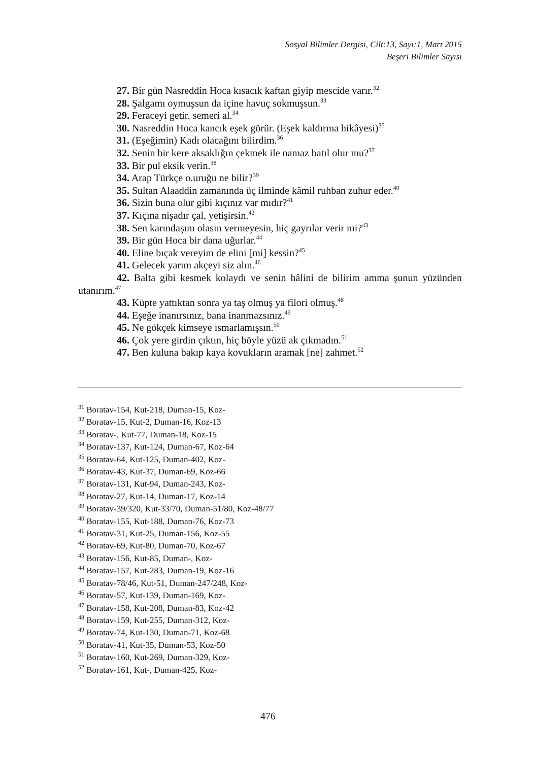Sosyal Bilimler Dergisi, Cilt:13, Sayı:1, Mart 2015
Beşeri Bilimler Sayısı
27. Bir gün Nasreddin Hoca kısacık kaftan giyip mescide varır.<sup>32</sup>
28. Şalgamı oymuşsun da içine havuç sokmuşsun.<sup>33</sup>
29. Feraceyi getir, semeri al.<sup>34</sup>
30. Nasreddin Hoca kancık eşek görür. (Eşek kaldırma hikâyesi)<sup>35</sup>
31. (Eşeğimin) Kadı olacağını bilirdim.<sup>36</sup>
32. Senin bir kere aksaklığın çekmek ile namaz batıl olur mu?<sup>37</sup>
33. Bir pul eksik verin.<sup>38</sup>
34. Arap Türkçe o.uruğu ne bilir?<sup>39</sup>
35. Sultan Alaaddin zamanında üç ilminde kâmil ruhban zuhur eder.<sup>40</sup>
36. Sizin buna olur gibi kıçınız var mıdır?<sup>41</sup>
37. Kıçına nişadır çal, yetişirsin.<sup>42</sup>
38. Sen karındaşım olasın vermeyesin, hiç gayrılar verir mi?<sup>43</sup>
39. Bir gün Hoca bir dana uğurlar.<sup>44</sup>
40. Eline bıçak vereyim de elini [mi] kessin?<sup>45</sup>
41. Gelecek yarım akçeyi siz alın.<sup>46</sup>
42. Balta gibi kesmek kolaydı ve senin hâlini de bilirim amma şunun yüzünden utanırım.<sup>47</sup>
43. Küpte yattıktan sonra ya taş olmuş ya filori olmuş.<sup>48</sup>
44. Eşeğe inanırsınız, bana inanmazsınız.<sup>49</sup>
45. Ne gökçek kimseye ısmarlamışsın.<sup>50</sup>
46. Çok yere girdin çıktın, hiç böyle yüzü ak çıkmadın.<sup>51</sup>
47. Ben kuluna bakıp kaya kovukların aramak [ne] zahmet.<sup>52</sup>
<sup>31</sup> Boratav-154, Kut-218, Duman-15, Koz-
<sup>32</sup> Boratav-15, Kut-2, Duman-16, Koz-13
<sup>33</sup> Boratav-, Kut-77, Duman-18, Koz-15
<sup>34</sup> Boratav-137, Kut-124, Duman-67, Koz-64
<sup>35</sup> Boratav-64, Kut-125, Duman-402, Koz-
<sup>36</sup> Boratav-43, Kut-37, Duman-69, Koz-66
<sup>37</sup> Boratav-131, Kut-94, Duman-243, Koz-
<sup>38</sup> Boratav-27, Kut-14, Duman-17, Koz-14
<sup>39</sup> Boratav-39/320, Kut-33/70, Duman-51/80, Koz-48/77
<sup>40</sup> Boratav-155, Kut-188, Duman-76, Koz-73
<sup>41</sup> Boratav-31, Kut-25, Duman-156, Koz-55
<sup>42</sup> Boratav-69, Kut-80, Duman-70, Koz-67
<sup>43</sup> Boratav-156, Kut-85, Duman-, Koz-
<sup>44</sup> Boratav-157, Kut-283, Duman-19, Koz-16
<sup>45</sup> Boratav-78/46, Kut-51, Duman-247/248, Koz-
<sup>46</sup> Boratav-57, Kut-139, Duman-169, Koz-
<sup>47</sup> Boratav-158, Kut-208, Duman-83, Koz-42
<sup>48</sup> Boratav-159, Kut-255, Duman-312, Koz-
<sup>49</sup> Boratav-74, Kut-130, Duman-71, Koz-68
<sup>50</sup> Boratav-41, Kut-35, Duman-53, Koz-50
<sup>51</sup> Boratav-160, Kut-269, Duman-329, Koz-
<sup>52</sup> Boratav-161, Kut-, Duman-425, Koz-
476